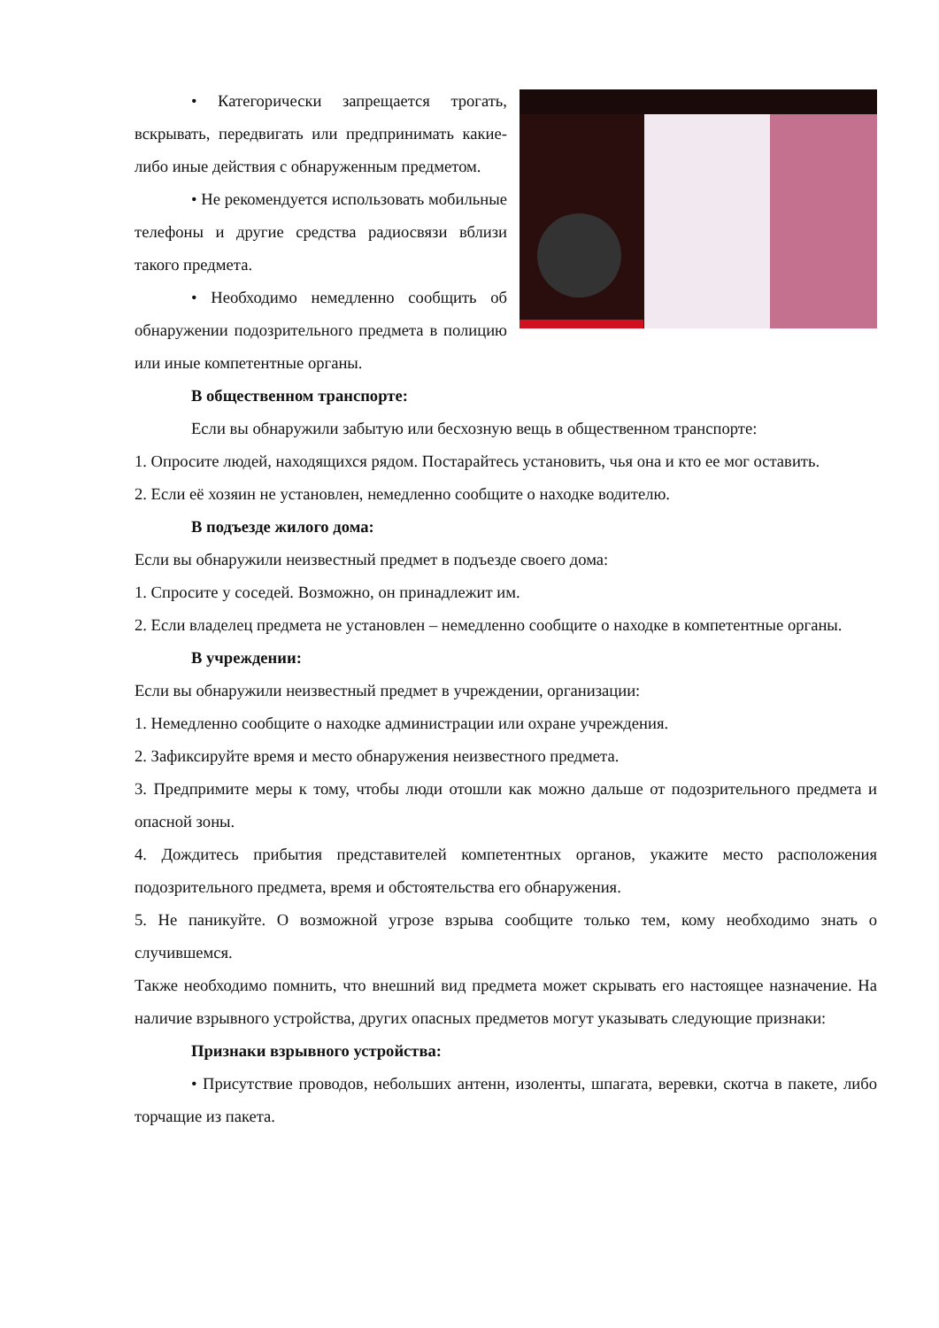• Категорически запрещается трогать, вскрывать, передвигать или предпринимать какие-либо иные действия с обнаруженным предметом.
• Не рекомендуется использовать мобильные телефоны и другие средства радиосвязи вблизи такого предмета.
• Необходимо немедленно сообщить об обнаружении подозрительного предмета в полицию или иные компетентные органы.
В общественном транспорте:
Если вы обнаружили забытую или бесхозную вещь в общественном транспорте:
1. Опросите людей, находящихся рядом. Постарайтесь установить, чья она и кто ее мог оставить.
2. Если её хозяин не установлен, немедленно сообщите о находке водителю.
В подъезде жилого дома:
Если вы обнаружили неизвестный предмет в подъезде своего дома:
1. Спросите у соседей. Возможно, он принадлежит им.
2. Если владелец предмета не установлен – немедленно сообщите о находке в компетентные органы.
В учреждении:
Если вы обнаружили неизвестный предмет в учреждении, организации:
1. Немедленно сообщите о находке администрации или охране учреждения.
2. Зафиксируйте время и место обнаружения неизвестного предмета.
3. Предпримите меры к тому, чтобы люди отошли как можно дальше от подозрительного предмета и опасной зоны.
4. Дождитесь прибытия представителей компетентных органов, укажите место расположения подозрительного предмета, время и обстоятельства его обнаружения.
5. Не паникуйте. О возможной угрозе взрыва сообщите только тем, кому необходимо знать о случившемся.
Также необходимо помнить, что внешний вид предмета может скрывать его настоящее назначение. На наличие взрывного устройства, других опасных предметов могут указывать следующие признаки:
Признаки взрывного устройства:
• Присутствие проводов, небольших антенн, изоленты, шпагата, веревки, скотча в пакете, либо торчащие из пакета.